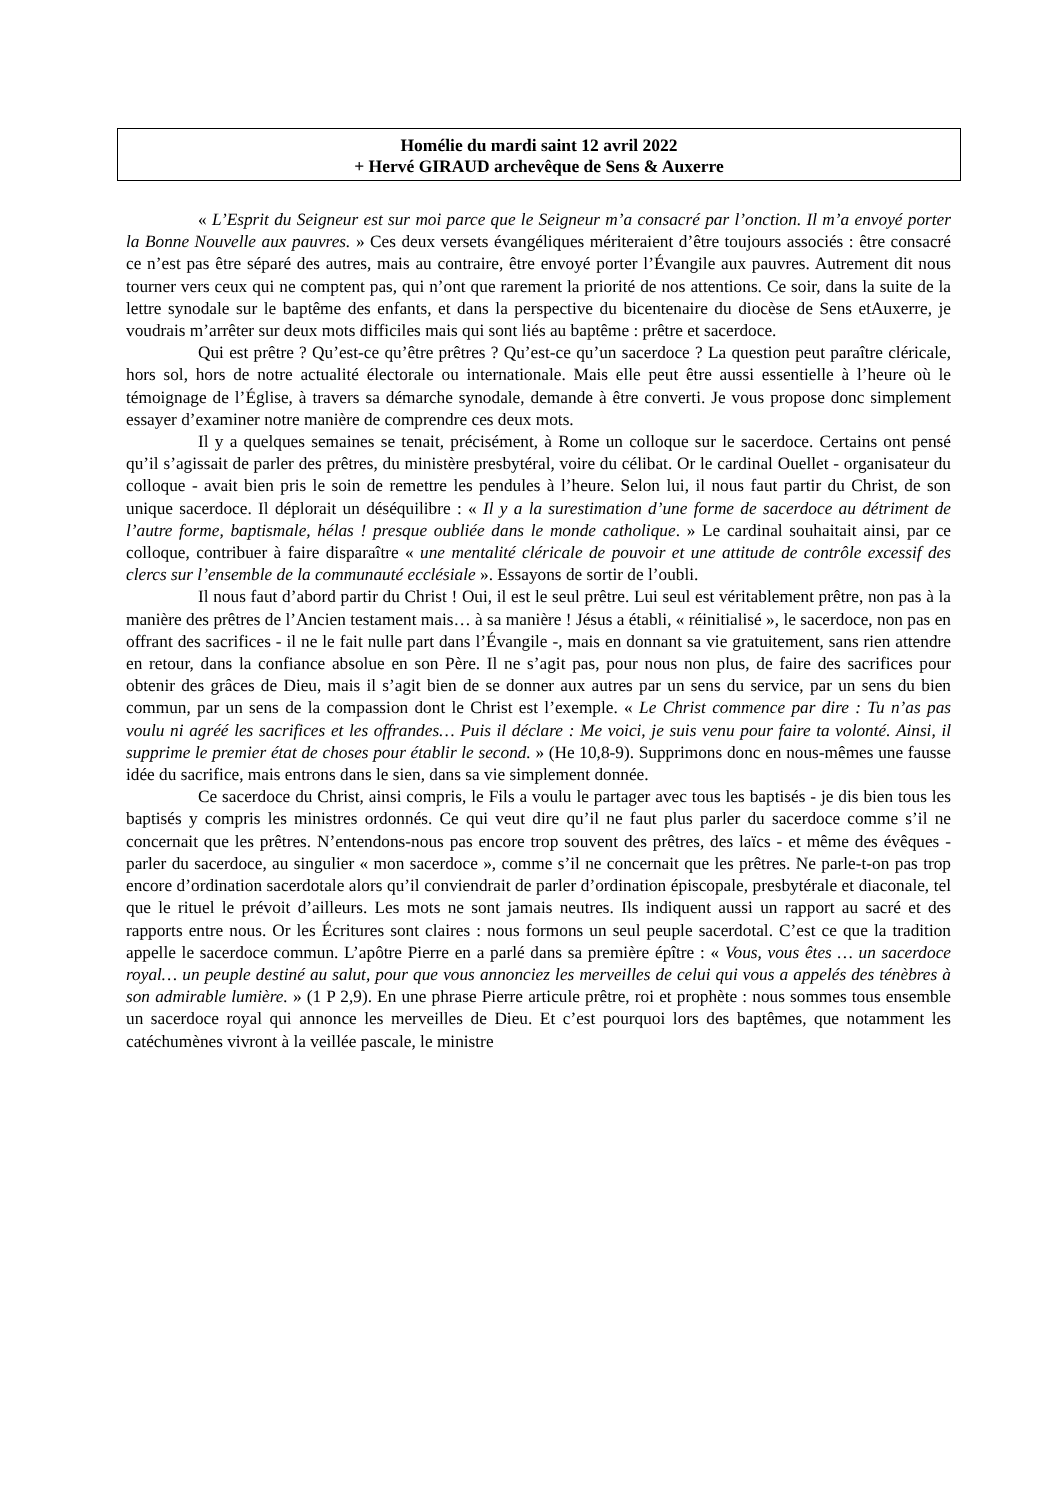Homélie du mardi saint 12 avril 2022
+ Hervé GIRAUD archevêque de Sens & Auxerre
« L’Esprit du Seigneur est sur moi parce que le Seigneur m’a consacré par l’onction. Il m’a envoyé porter la Bonne Nouvelle aux pauvres. » Ces deux versets évangéliques mériteraient d’être toujours associés : être consacré ce n’est pas être séparé des autres, mais au contraire, être envoyé porter l’Évangile aux pauvres. Autrement dit nous tourner vers ceux qui ne comptent pas, qui n’ont que rarement la priorité de nos attentions. Ce soir, dans la suite de la lettre synodale sur le baptême des enfants, et dans la perspective du bicentenaire du diocèse de Sens etAuxerre, je voudrais m’arrêter sur deux mots difficiles mais qui sont liés au baptême : prêtre et sacerdoce.
Qui est prêtre ? Qu’est-ce qu’être prêtres ? Qu’est-ce qu’un sacerdoce ? La question peut paraître cléricale, hors sol, hors de notre actualité électorale ou internationale. Mais elle peut être aussi essentielle à l’heure où le témoignage de l’Église, à travers sa démarche synodale, demande à être converti. Je vous propose donc simplement essayer d’examiner notre manière de comprendre ces deux mots.
Il y a quelques semaines se tenait, précisément, à Rome un colloque sur le sacerdoce. Certains ont pensé qu’il s’agissait de parler des prêtres, du ministère presbytéral, voire du célibat. Or le cardinal Ouellet - organisateur du colloque - avait bien pris le soin de remettre les pendules à l’heure. Selon lui, il nous faut partir du Christ, de son unique sacerdoce. Il déplorait un déséquilibre : « Il y a la surestimation d’une forme de sacerdoce au détriment de l’autre forme, baptismale, hélas ! presque oubliée dans le monde catholique. » Le cardinal souhaitait ainsi, par ce colloque, contribuer à faire disparaître « une mentalité cléricale de pouvoir et une attitude de contrôle excessif des clercs sur l’ensemble de la communauté ecclésiale ». Essayons de sortir de l’oubli.
Il nous faut d’abord partir du Christ ! Oui, il est le seul prêtre. Lui seul est véritablement prêtre, non pas à la manière des prêtres de l’Ancien testament mais… à sa manière ! Jésus a établi, « réinitialisé », le sacerdoce, non pas en offrant des sacrifices - il ne le fait nulle part dans l’Évangile -, mais en donnant sa vie gratuitement, sans rien attendre en retour, dans la confiance absolue en son Père. Il ne s’agit pas, pour nous non plus, de faire des sacrifices pour obtenir des grâces de Dieu, mais il s’agit bien de se donner aux autres par un sens du service, par un sens du bien commun, par un sens de la compassion dont le Christ est l’exemple. « Le Christ commence par dire : Tu n’as pas voulu ni agréé les sacrifices et les offrandes… Puis il déclare : Me voici, je suis venu pour faire ta volonté. Ainsi, il supprime le premier état de choses pour établir le second. » (He 10,8-9). Supprimons donc en nous-mêmes une fausse idée du sacrifice, mais entrons dans le sien, dans sa vie simplement donnée.
Ce sacerdoce du Christ, ainsi compris, le Fils a voulu le partager avec tous les baptisés - je dis bien tous les baptisés y compris les ministres ordonnés. Ce qui veut dire qu’il ne faut plus parler du sacerdoce comme s’il ne concernait que les prêtres. N’entendons-nous pas encore trop souvent des prêtres, des laïcs - et même des évêques - parler du sacerdoce, au singulier « mon sacerdoce », comme s’il ne concernait que les prêtres. Ne parle-t-on pas trop encore d’ordination sacerdotale alors qu’il conviendrait de parler d’ordination épiscopale, presbytérale et diaconale, tel que le rituel le prévoit d’ailleurs. Les mots ne sont jamais neutres. Ils indiquent aussi un rapport au sacré et des rapports entre nous. Or les Écritures sont claires : nous formons un seul peuple sacerdotal. C’est ce que la tradition appelle le sacerdoce commun. L’apôtre Pierre en a parlé dans sa première épître : « Vous, vous êtes … un sacerdoce royal… un peuple destiné au salut, pour que vous annonciez les merveilles de celui qui vous a appelés des ténèbres à son admirable lumière. » (1 P 2,9). En une phrase Pierre articule prêtre, roi et prophète : nous sommes tous ensemble un sacerdoce royal qui annonce les merveilles de Dieu. Et c’est pourquoi lors des baptêmes, que notamment les catéchumènes vivront à la veillée pascale, le ministre